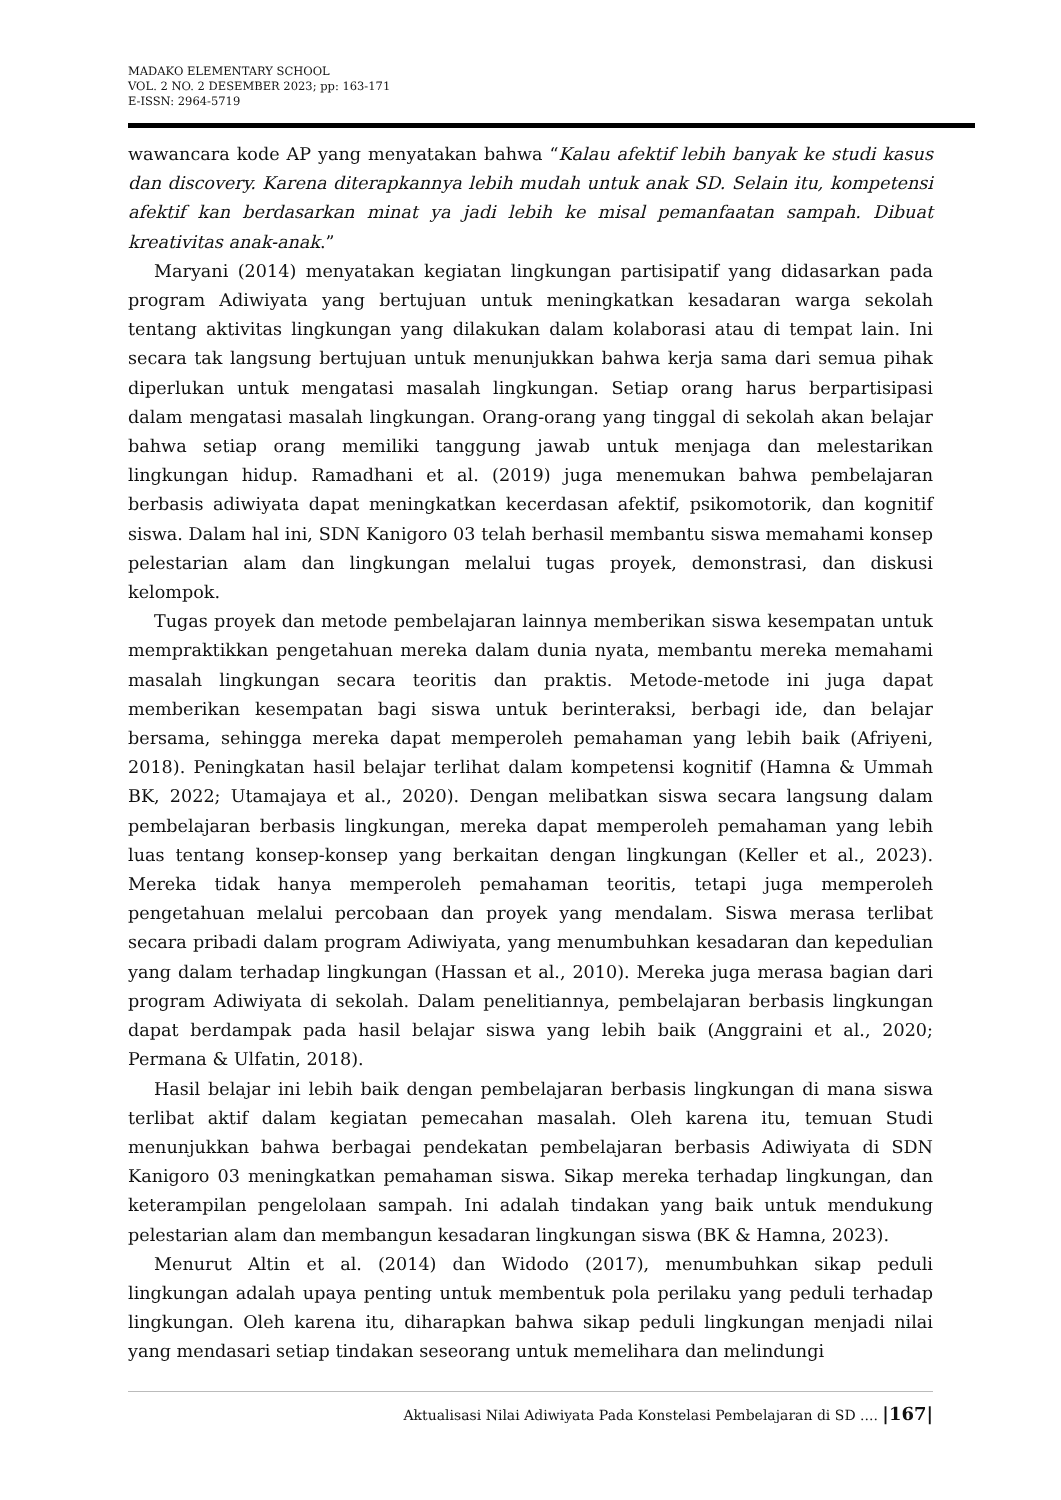MADAKO ELEMENTARY SCHOOL
VOL. 2 NO. 2 DESEMBER 2023; pp: 163-171
E-ISSN: 2964-5719
wawancara kode AP yang menyatakan bahwa “Kalau afektif lebih banyak ke studi kasus dan discovery. Karena diterapkannya lebih mudah untuk anak SD. Selain itu, kompetensi afektif kan berdasarkan minat ya jadi lebih ke misal pemanfaatan sampah. Dibuat kreativitas anak-anak.”
Maryani (2014) menyatakan kegiatan lingkungan partisipatif yang didasarkan pada program Adiwiyata yang bertujuan untuk meningkatkan kesadaran warga sekolah tentang aktivitas lingkungan yang dilakukan dalam kolaborasi atau di tempat lain. Ini secara tak langsung bertujuan untuk menunjukkan bahwa kerja sama dari semua pihak diperlukan untuk mengatasi masalah lingkungan. Setiap orang harus berpartisipasi dalam mengatasi masalah lingkungan. Orang-orang yang tinggal di sekolah akan belajar bahwa setiap orang memiliki tanggung jawab untuk menjaga dan melestarikan lingkungan hidup. Ramadhani et al. (2019) juga menemukan bahwa pembelajaran berbasis adiwiyata dapat meningkatkan kecerdasan afektif, psikomotorik, dan kognitif siswa. Dalam hal ini, SDN Kanigoro 03 telah berhasil membantu siswa memahami konsep pelestarian alam dan lingkungan melalui tugas proyek, demonstrasi, dan diskusi kelompok.
Tugas proyek dan metode pembelajaran lainnya memberikan siswa kesempatan untuk mempraktikkan pengetahuan mereka dalam dunia nyata, membantu mereka memahami masalah lingkungan secara teoritis dan praktis. Metode-metode ini juga dapat memberikan kesempatan bagi siswa untuk berinteraksi, berbagi ide, dan belajar bersama, sehingga mereka dapat memperoleh pemahaman yang lebih baik (Afriyeni, 2018). Peningkatan hasil belajar terlihat dalam kompetensi kognitif (Hamna & Ummah BK, 2022; Utamajaya et al., 2020). Dengan melibatkan siswa secara langsung dalam pembelajaran berbasis lingkungan, mereka dapat memperoleh pemahaman yang lebih luas tentang konsep-konsep yang berkaitan dengan lingkungan (Keller et al., 2023). Mereka tidak hanya memperoleh pemahaman teoritis, tetapi juga memperoleh pengetahuan melalui percobaan dan proyek yang mendalam. Siswa merasa terlibat secara pribadi dalam program Adiwiyata, yang menumbuhkan kesadaran dan kepedulian yang dalam terhadap lingkungan (Hassan et al., 2010). Mereka juga merasa bagian dari program Adiwiyata di sekolah. Dalam penelitiannya, pembelajaran berbasis lingkungan dapat berdampak pada hasil belajar siswa yang lebih baik (Anggraini et al., 2020; Permana & Ulfatin, 2018).
Hasil belajar ini lebih baik dengan pembelajaran berbasis lingkungan di mana siswa terlibat aktif dalam kegiatan pemecahan masalah. Oleh karena itu, temuan Studi menunjukkan bahwa berbagai pendekatan pembelajaran berbasis Adiwiyata di SDN Kanigoro 03 meningkatkan pemahaman siswa. Sikap mereka terhadap lingkungan, dan keterampilan pengelolaan sampah. Ini adalah tindakan yang baik untuk mendukung pelestarian alam dan membangun kesadaran lingkungan siswa (BK & Hamna, 2023).
Menurut Altin et al. (2014) dan Widodo (2017), menumbuhkan sikap peduli lingkungan adalah upaya penting untuk membentuk pola perilaku yang peduli terhadap lingkungan. Oleh karena itu, diharapkan bahwa sikap peduli lingkungan menjadi nilai yang mendasari setiap tindakan seseorang untuk memelihara dan melindungi
Aktualisasi Nilai Adiwiyata Pada Konstelasi Pembelajaran di SD .... |167|